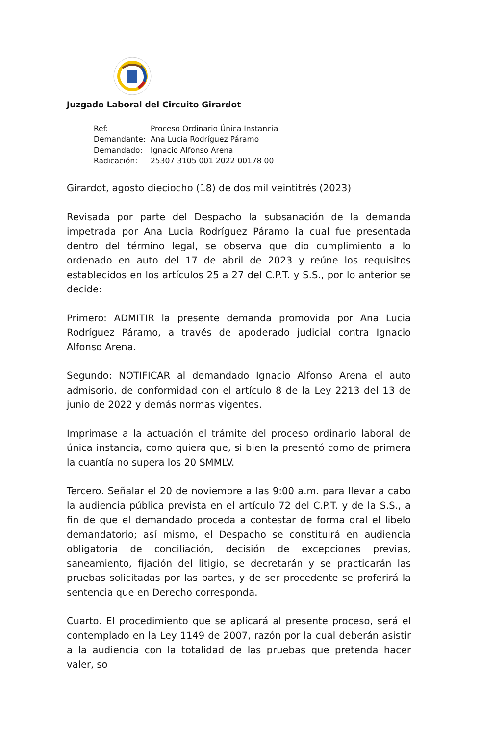Juzgado Laboral del Circuito Girardot
| Ref: | Proceso Ordinario Única Instancia |
| Demandante: | Ana Lucia Rodríguez Páramo |
| Demandado: | Ignacio Alfonso Arena |
| Radicación: | 25307 3105 001 2022 00178 00 |
Girardot, agosto dieciocho (18) de dos mil veintitrés (2023)
Revisada por parte del Despacho la subsanación de la demanda impetrada por Ana Lucia Rodríguez Páramo la cual fue presentada dentro del término legal, se observa que dio cumplimiento a lo ordenado en auto del 17 de abril de 2023 y reúne los requisitos establecidos en los artículos 25 a 27 del C.P.T. y S.S., por lo anterior se decide:
Primero: ADMITIR la presente demanda promovida por Ana Lucia Rodríguez Páramo, a través de apoderado judicial contra Ignacio Alfonso Arena.
Segundo: NOTIFICAR al demandado Ignacio Alfonso Arena el auto admisorio, de conformidad con el artículo 8 de la Ley 2213 del 13 de junio de 2022 y demás normas vigentes.
Imprimase a la actuación el trámite del proceso ordinario laboral de única instancia, como quiera que, si bien la presentó como de primera la cuantía no supera los 20 SMMLV.
Tercero. Señalar el 20 de noviembre a las 9:00 a.m. para llevar a cabo la audiencia pública prevista en el artículo 72 del C.P.T. y de la S.S., a fin de que el demandado proceda a contestar de forma oral el libelo demandatorio; así mismo, el Despacho se constituirá en audiencia obligatoria de conciliación, decisión de excepciones previas, saneamiento, fijación del litigio, se decretarán y se practicarán las pruebas solicitadas por las partes, y de ser procedente se proferirá la sentencia que en Derecho corresponda.
Cuarto. El procedimiento que se aplicará al presente proceso, será el contemplado en la Ley 1149 de 2007, razón por la cual deberán asistir a la audiencia con la totalidad de las pruebas que pretenda hacer valer, so